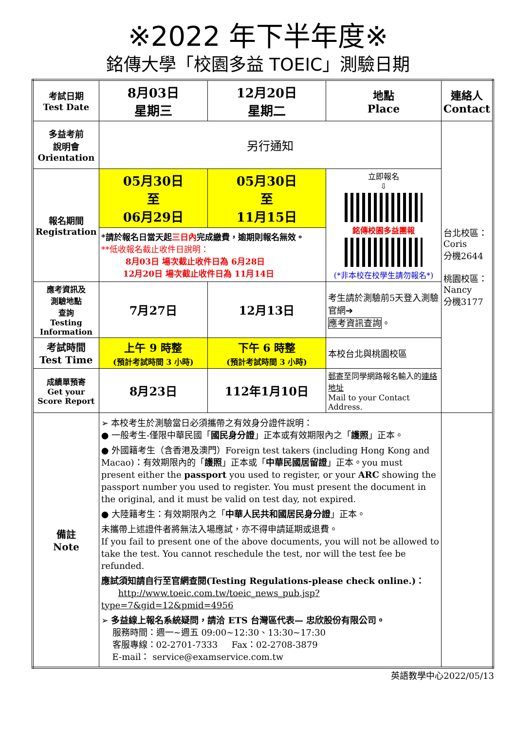※2022 年下半年度※
銘傳大學「校園多益 TOEIC」測驗日期
| 考試日期 Test Date | 8月03日 星期三 | 12月20日 星期二 | 地點 Place | 連絡人 Contact |
| 多益考前 說明會 Orientation | 另行通知 | | | 台北校區： Coris 分機2644 桃園校區： Nancy 分機3177 |
| 報名期間 Registration | 05月30日 至 06月29日 | 05月30日 至 11月15日 | 立即報名 ⇩ 銘傳校園多益團報 (*非本校在校學生請勿報名*) | |
| | *請於報名日當天起 三日內 完成繳費，逾期則報名無效。 **低收報名截止收件日說明： 8月03日 場次截止收件日為 6月28日 12月20日 場次截止收件日為 11月14日 | | | |
| 應考資訊及 測驗地點 查詢 Testing Information | 7月27日 | 12月13日 | 考生請於測驗前5天登入測驗官網➔ 應考資訊查詢 。 | |
| 考試時間 Test Time | 上午 9 時整 (預計考試時間 3 小時) | 下午 6 時整 (預計考試時間 3 小時) | 本校台北與桃園校區 | |
| 成績單預寄 Get your Score Report | 8月23日 | 112年1月10日 | 郵寄 至同學網路報名輸入的 連絡地址 Mail to your Contact Address. | |
| 備註 Note | ➢ 本校考生於測驗當日必須攜帶之有效身分證件說明： ● 一般考生-僅限中華民國「 國民身分證 」正本或有效期限內之「 護照 」正本。 ● 外國籍考生（含香港及澳門）Foreign test takers (including Hong Kong and Macao)：有效期限內的「 護照 」正本或「 中華民國居留證 」正本。you must present either the passport you used to register, or your ARC showing the passport number you used to register. You must present the document in the original, and it must be valid on test day, not expired. ● 大陸籍考生：有效期限內之「 中華人民共和國居民身分證 」正本。 未攜帶上述證件者將無法入場應試，亦不得申請延期或退費。 If you fail to present one of the above documents, you will not be allowed to take the test. You cannot reschedule the test, nor will the test fee be refunded. 應試須知請自行至官網查閱(Testing Regulations-please check online.)： http://www.toeic.com.tw/toeic_news_pub.jsp?type=7&gid=12&pmid=4956 ➢ 多益線上報名系統疑問，請洽 ETS 台灣區代表— 忠欣股份有限公司。 服務時間：週一~週五 09:00~12:30、13:30~17:30 客服專線：02-2701-7333 Fax：02-2708-3879 E-mail： service@examservice.com.tw | | | |
英語教學中心2022/05/13